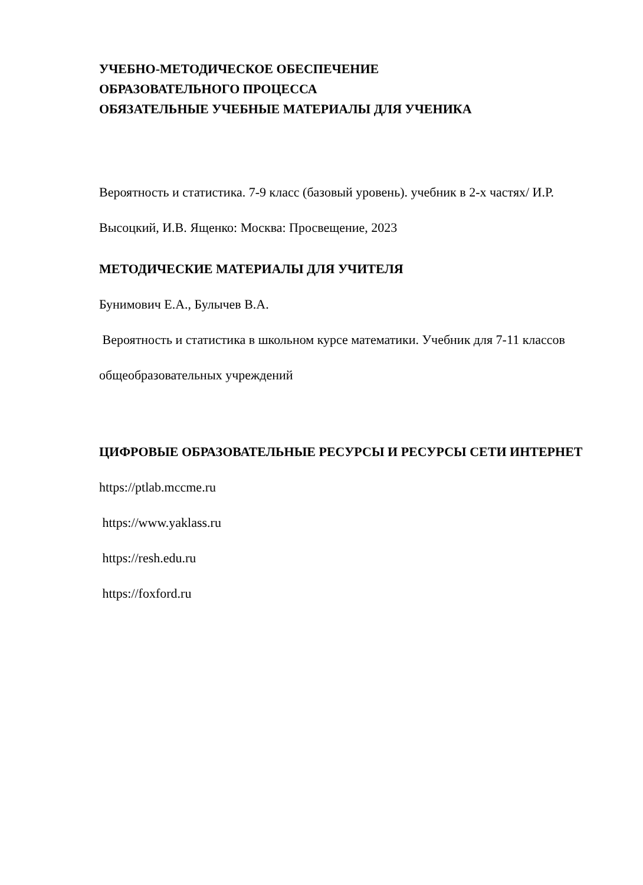УЧЕБНО-МЕТОДИЧЕСКОЕ ОБЕСПЕЧЕНИЕ
ОБРАЗОВАТЕЛЬНОГО ПРОЦЕССА
ОБЯЗАТЕЛЬНЫЕ УЧЕБНЫЕ МАТЕРИАЛЫ ДЛЯ УЧЕНИКА
Вероятность и статистика. 7-9 класс (базовый уровень). учебник в 2-х частях/ И.Р. Высоцкий, И.В. Ященко: Москва: Просвещение, 2023
МЕТОДИЧЕСКИЕ МАТЕРИАЛЫ ДЛЯ УЧИТЕЛЯ
Бунимович Е.А., Булычев В.А.
Вероятность и статистика в школьном курсе математики. Учебник для 7-11 классов общеобразовательных учреждений
ЦИФРОВЫЕ ОБРАЗОВАТЕЛЬНЫЕ РЕСУРСЫ И РЕСУРСЫ СЕТИ ИНТЕРНЕТ
https://ptlab.mccme.ru
https://www.yaklass.ru
https://resh.edu.ru
https://foxford.ru